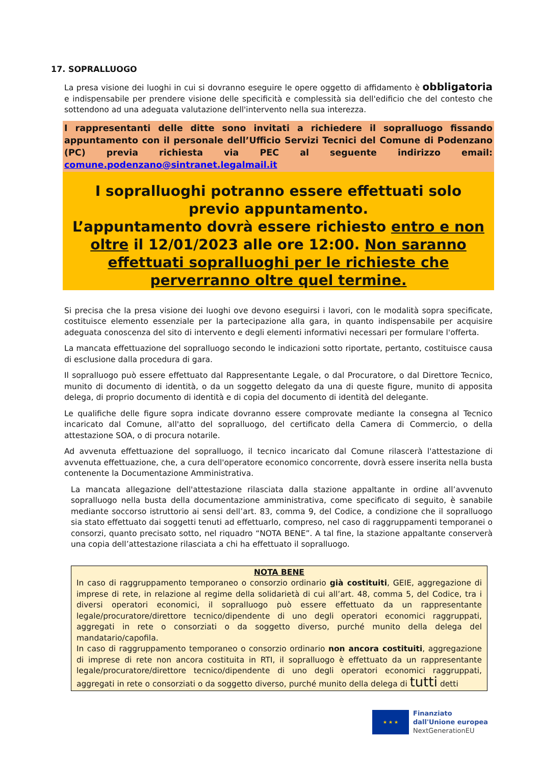17. SOPRALLUOGO
La presa visione dei luoghi in cui si dovranno eseguire le opere oggetto di affidamento è obbligatoria e indispensabile per prendere visione delle specificità e complessità sia dell'edificio che del contesto che sottendono ad una adeguata valutazione dell'intervento nella sua interezza.
I rappresentanti delle ditte sono invitati a richiedere il sopralluogo fissando appuntamento con il personale dell’Ufficio Servizi Tecnici del Comune di Podenzano (PC) previa richiesta via PEC al seguente indirizzo email: comune.podenzano@sintranet.legalmail.it
I sopralluoghi potranno essere effettuati solo previo appuntamento.
L’appuntamento dovrà essere richiesto entro e non oltre il 12/01/2023 alle ore 12:00. Non saranno effettuati sopralluoghi per le richieste che perverranno oltre quel termine.
Si precisa che la presa visione dei luoghi ove devono eseguirsi i lavori, con le modalità sopra specificate, costituisce elemento essenziale per la partecipazione alla gara, in quanto indispensabile per acquisire adeguata conoscenza del sito di intervento e degli elementi informativi necessari per formulare l'offerta.
La mancata effettuazione del sopralluogo secondo le indicazioni sotto riportate, pertanto, costituisce causa di esclusione dalla procedura di gara.
Il sopralluogo può essere effettuato dal Rappresentante Legale, o dal Procuratore, o dal Direttore Tecnico, munito di documento di identità, o da un soggetto delegato da una di queste figure, munito di apposita delega, di proprio documento di identità e di copia del documento di identità del delegante.
Le qualifiche delle figure sopra indicate dovranno essere comprovate mediante la consegna al Tecnico incaricato dal Comune, all'atto del sopralluogo, del certificato della Camera di Commercio, o della attestazione SOA, o di procura notarile.
Ad avvenuta effettuazione del sopralluogo, il tecnico incaricato dal Comune rilascerà l'attestazione di avvenuta effettuazione, che, a cura dell'operatore economico concorrente, dovrà essere inserita nella busta contenente la Documentazione Amministrativa.
La mancata allegazione dell'attestazione rilasciata dalla stazione appaltante in ordine all’avvenuto sopralluogo nella busta della documentazione amministrativa, come specificato di seguito, è sanabile mediante soccorso istruttorio ai sensi dell’art. 83, comma 9, del Codice, a condizione che il sopralluogo sia stato effettuato dai soggetti tenuti ad effettuarlo, compreso, nel caso di raggruppamenti temporanei o consorzi, quanto precisato sotto, nel riquadro “NOTA BENE”. A tal fine, la stazione appaltante conserverà una copia dell’attestazione rilasciata a chi ha effettuato il sopralluogo.
NOTA BENE
In caso di raggruppamento temporaneo o consorzio ordinario già costituiti, GEIE, aggregazione di imprese di rete, in relazione al regime della solidarietà di cui all’art. 48, comma 5, del Codice, tra i diversi operatori economici, il sopralluogo può essere effettuato da un rappresentante legale/procuratore/direttore tecnico/dipendente di uno degli operatori economici raggruppati, aggregati in rete o consorziati o da soggetto diverso, purché munito della delega del mandatario/capofila.
In caso di raggruppamento temporaneo o consorzio ordinario non ancora costituiti, aggregazione di imprese di rete non ancora costituita in RTI, il sopralluogo è effettuato da un rappresentante legale/procuratore/direttore tecnico/dipendente di uno degli operatori economici raggruppati, aggregati in rete o consorziati o da soggetto diverso, purché munito della delega di tutti detti
★ ★ ★
Finanziato
dall'Unione europea
NextGenerationEU